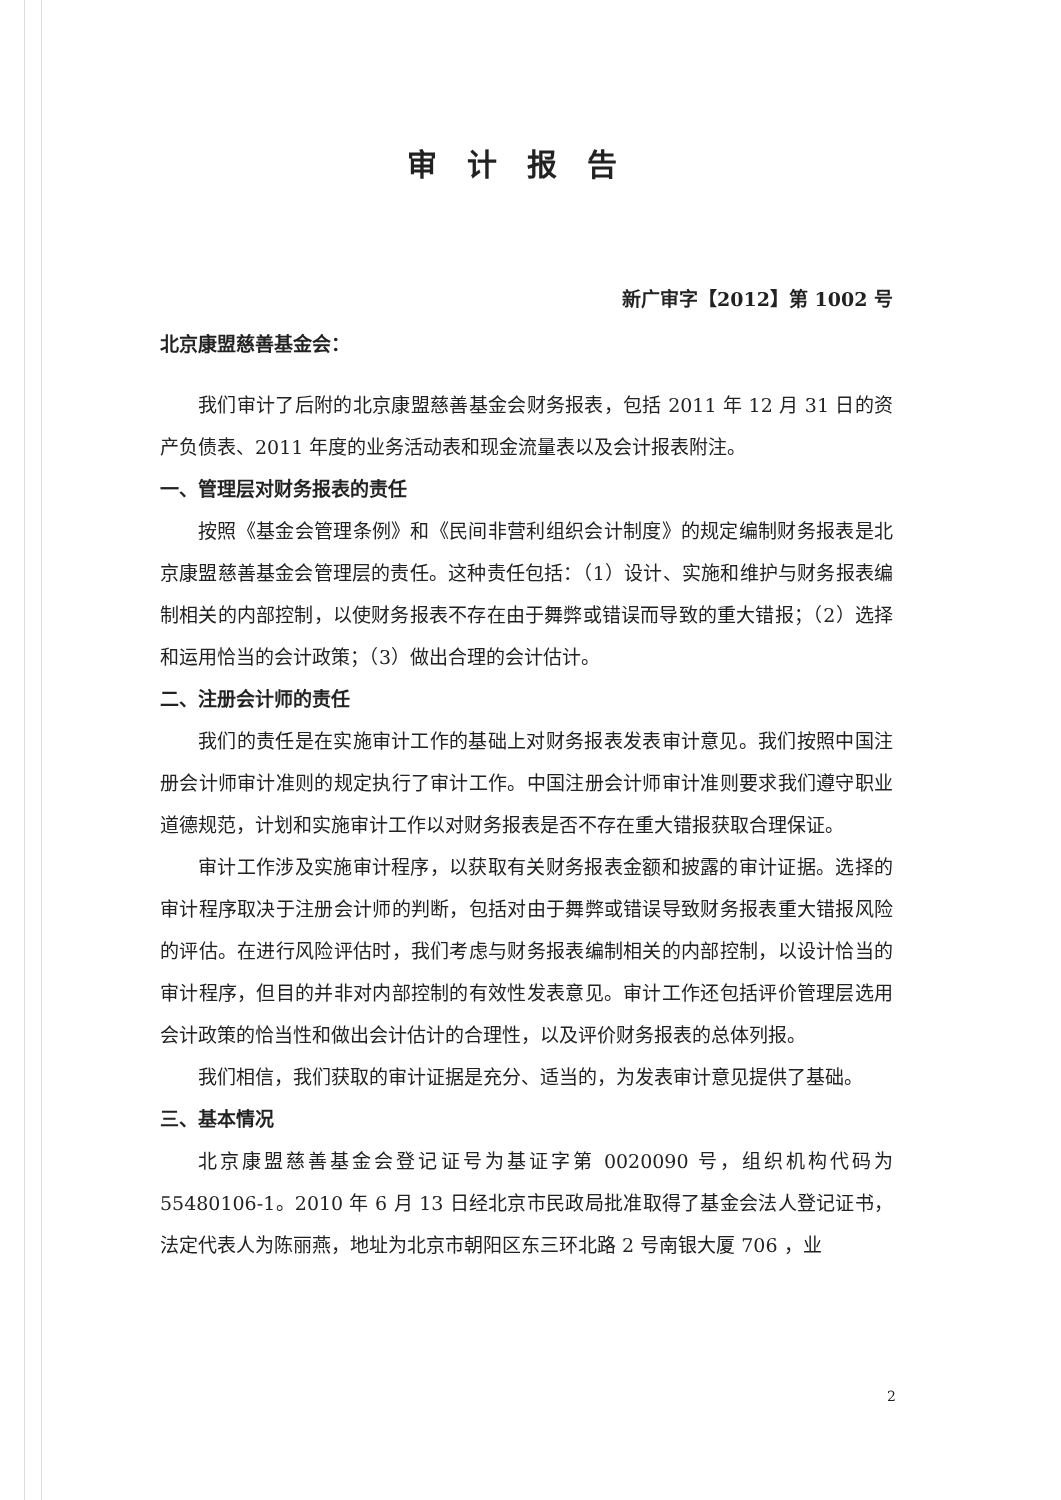审计报告
新广审字【2012】第 1002 号
北京康盟慈善基金会：
我们审计了后附的北京康盟慈善基金会财务报表，包括 2011 年 12 月 31 日的资产负债表、2011 年度的业务活动表和现金流量表以及会计报表附注。
一、管理层对财务报表的责任
按照《基金会管理条例》和《民间非营利组织会计制度》的规定编制财务报表是北京康盟慈善基金会管理层的责任。这种责任包括：（1）设计、实施和维护与财务报表编制相关的内部控制，以使财务报表不存在由于舞弊或错误而导致的重大错报；（2）选择和运用恰当的会计政策；（3）做出合理的会计估计。
二、注册会计师的责任
我们的责任是在实施审计工作的基础上对财务报表发表审计意见。我们按照中国注册会计师审计准则的规定执行了审计工作。中国注册会计师审计准则要求我们遵守职业道德规范，计划和实施审计工作以对财务报表是否不存在重大错报获取合理保证。
审计工作涉及实施审计程序，以获取有关财务报表金额和披露的审计证据。选择的审计程序取决于注册会计师的判断，包括对由于舞弊或错误导致财务报表重大错报风险的评估。在进行风险评估时，我们考虑与财务报表编制相关的内部控制，以设计恰当的审计程序，但目的并非对内部控制的有效性发表意见。审计工作还包括评价管理层选用会计政策的恰当性和做出会计估计的合理性，以及评价财务报表的总体列报。
我们相信，我们获取的审计证据是充分、适当的，为发表审计意见提供了基础。
三、基本情况
北京康盟慈善基金会登记证号为基证字第 0020090 号，组织机构代码为 55480106-1。2010 年 6 月 13 日经北京市民政局批准取得了基金会法人登记证书，法定代表人为陈丽燕，地址为北京市朝阳区东三环北路 2 号南银大厦 706 ，业
2